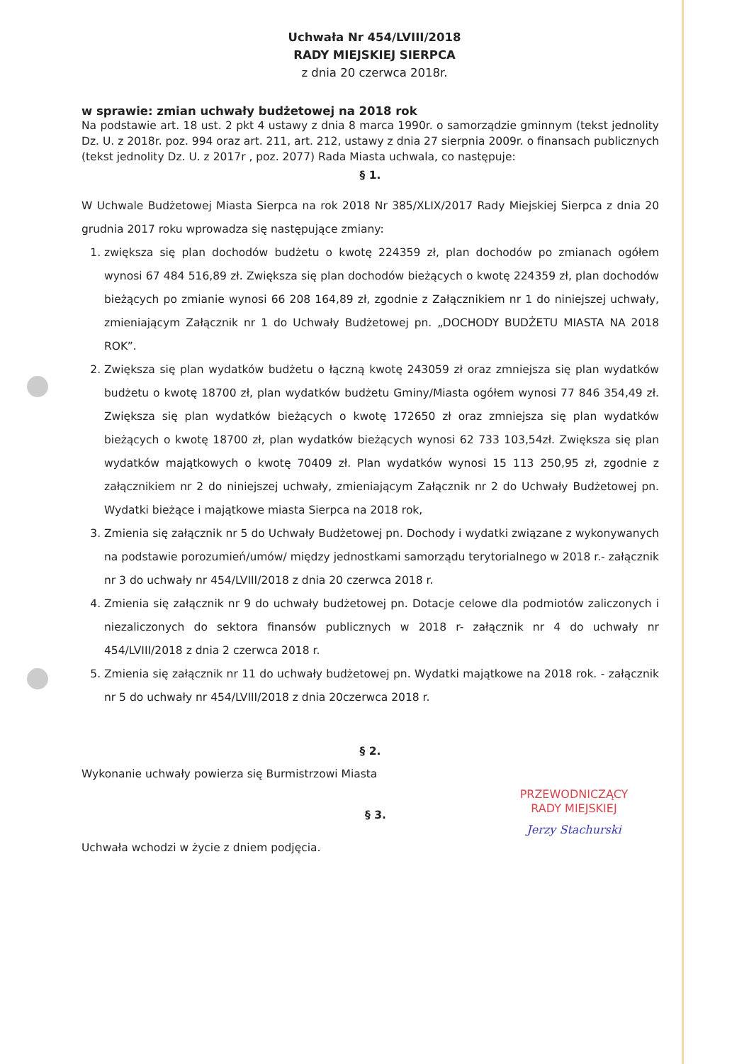Uchwała Nr 454/LVIII/2018
RADY MIEJSKIEJ SIERPCA
z dnia 20 czerwca 2018r.
w sprawie: zmian uchwały budżetowej na 2018 rok
Na podstawie art. 18 ust. 2 pkt 4 ustawy z dnia 8 marca 1990r. o samorządzie gminnym (tekst jednolity Dz. U. z 2018r. poz. 994 oraz art. 211, art. 212, ustawy z dnia 27 sierpnia 2009r. o finansach publicznych (tekst jednolity Dz. U. z 2017r , poz. 2077) Rada Miasta uchwala, co następuje:
§ 1.
W Uchwale Budżetowej Miasta Sierpca na rok 2018 Nr 385/XLIX/2017 Rady Miejskiej Sierpca z dnia 20 grudnia 2017 roku wprowadza się następujące zmiany:
1. zwiększa się plan dochodów budżetu o kwotę 224359 zł, plan dochodów po zmianach ogółem wynosi 67 484 516,89 zł. Zwiększa się plan dochodów bieżących o kwotę 224359 zł, plan dochodów bieżących po zmianie wynosi 66 208 164,89 zł, zgodnie z Załącznikiem nr 1 do niniejszej uchwały, zmieniającym Załącznik nr 1 do Uchwały Budżetowej pn. „DOCHODY BUDŻETU MIASTA NA 2018 ROK”.
2. Zwiększa się plan wydatków budżetu o łączną kwotę 243059 zł oraz zmniejsza się plan wydatków budżetu o kwotę 18700 zł, plan wydatków budżetu Gminy/Miasta ogółem wynosi 77 846 354,49 zł. Zwiększa się plan wydatków bieżących o kwotę 172650 zł oraz zmniejsza się plan wydatków bieżących o kwotę 18700 zł, plan wydatków bieżących wynosi 62 733 103,54zł. Zwiększa się plan wydatków majątkowych o kwotę 70409 zł. Plan wydatków wynosi 15 113 250,95 zł, zgodnie z załącznikiem nr 2 do niniejszej uchwały, zmieniającym Załącznik nr 2 do Uchwały Budżetowej pn. Wydatki bieżące i majątkowe miasta Sierpca na 2018 rok,
3. Zmienia się załącznik nr 5 do Uchwały Budżetowej pn. Dochody i wydatki związane z wykonywanych na podstawie porozumień/umów/ między jednostkami samorządu terytorialnego w 2018 r.- załącznik nr 3 do uchwały nr 454/LVIII/2018 z dnia 20 czerwca 2018 r.
4. Zmienia się załącznik nr 9 do uchwały budżetowej pn. Dotacje celowe dla podmiotów zaliczonych i niezaliczonych do sektora finansów publicznych w 2018 r- załącznik nr 4 do uchwały nr 454/LVIII/2018 z dnia 2 czerwca 2018 r.
5. Zmienia się załącznik nr 11 do uchwały budżetowej pn. Wydatki majątkowe na 2018 rok. - załącznik nr 5 do uchwały nr 454/LVIII/2018 z dnia 20czerwca 2018 r.
§ 2.
Wykonanie uchwały powierza się Burmistrzowi Miasta
§ 3.
Uchwała wchodzi w życie z dniem podjęcia.
PRZEWODNICZĄCY
RADY MIEJSKIEJ
Jerzy Stachurski